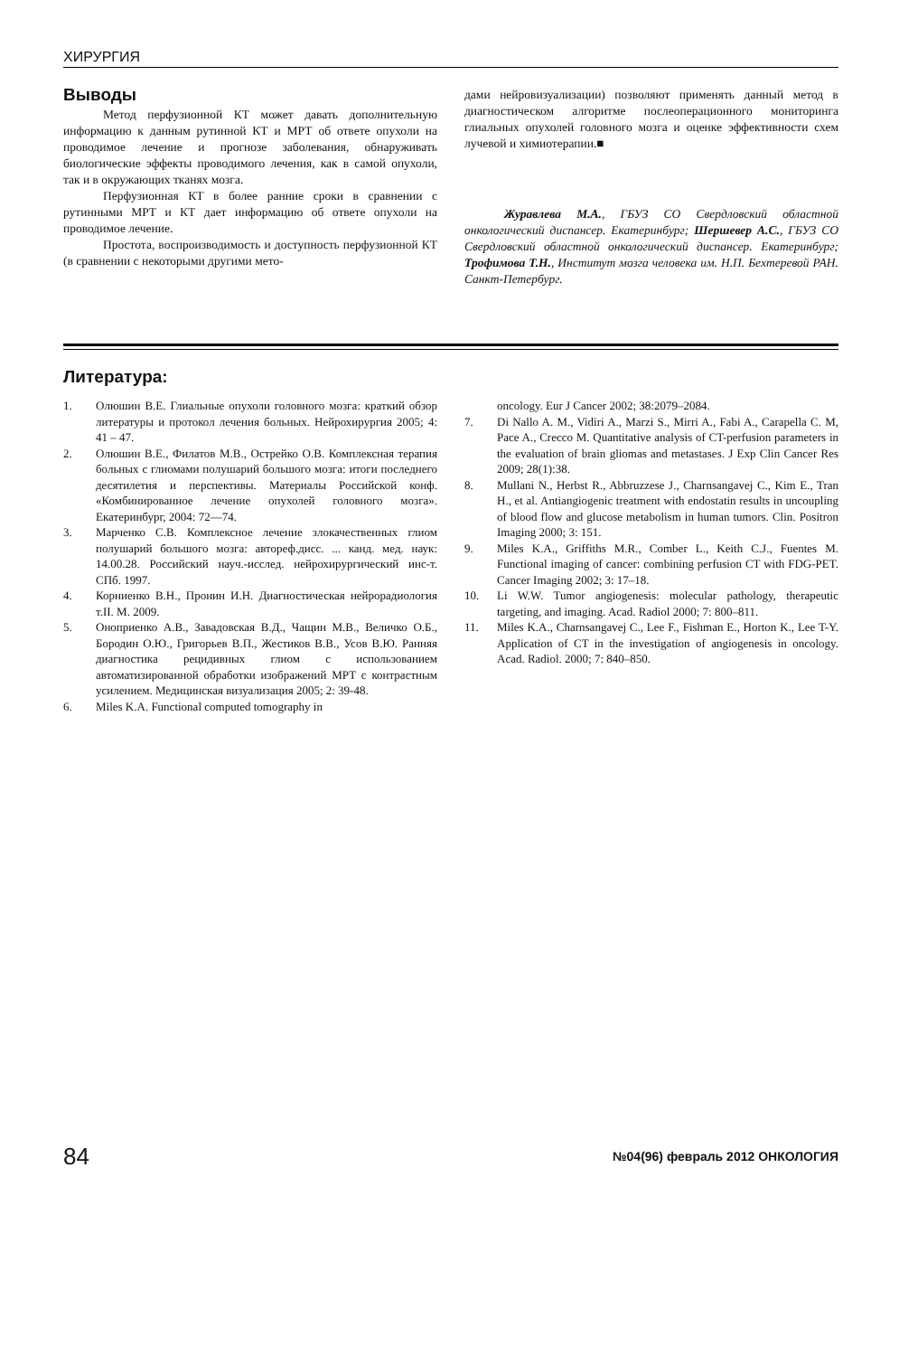ХИРУРГИЯ
Выводы
Метод перфузионной КТ может давать дополнительную информацию к данным рутинной КТ и МРТ об ответе опухоли на проводимое лечение и прогнозе заболевания, обнаруживать биологические эффекты проводимого лечения, как в самой опухоли, так и в окружающих тканях мозга.
Перфузионная КТ в более ранние сроки в сравнении с рутинными МРТ и КТ дает информацию об ответе опухоли на проводимое лечение.
Простота, воспроизводимость и доступность перфузионной КТ (в сравнении с некоторыми другими мето-
дами нейровизуализации) позволяют применять данный метод в диагностическом алгоритме послеоперационного мониторинга глиальных опухолей головного мозга и оценке эффективности схем лучевой и химиотерапии.■
Журавлева М.А., ГБУЗ СО Свердловский областной онкологический диспансер. Екатеринбург; Шершевер А.С., ГБУЗ СО Свердловский областной онкологический диспансер. Екатеринбург; Трофимова Т.Н., Институт мозга человека им. Н.П. Бехтеревой РАН. Санкт-Петербург.
Литература:
1. Олюшин В.Е. Глиальные опухоли головного мозга: краткий обзор литературы и протокол лечения больных. Нейрохирургия 2005; 4: 41 – 47.
2. Олюшин В.Е., Филатов М.В., Острейко О.В. Комплексная терапия больных с глиомами полушарий большого мозга: итоги последнего десятилетия и перспективы. Материалы Российской конф. «Комбинированное лечение опухолей головного мозга». Екатеринбург, 2004: 72—74.
3. Марченко С.В. Комплексное лечение злокачественных глиом полушарий большого мозга: автореф.дисс. ... канд. мед. наук: 14.00.28. Российский науч.-исслед. нейрохирургический инс-т. СПб. 1997.
4. Корниенко В.Н., Пронин И.Н. Диагностическая нейрорадиология т.II. М. 2009.
5. Оноприенко А.В., Завадовская В.Д., Чащин М.В., Величко О.Б., Бородин О.Ю., Григорьев В.П., Жестиков В.В., Усов В.Ю. Ранняя диагностика рецидивных глиом с использованием автоматизированной обработки изображений МРТ с контрастным усилением. Медицинская визуализация 2005; 2: 39-48.
6. Miles K.A. Functional computed tomography in
oncology. Eur J Cancer 2002; 38:2079–2084.
7. Di Nallo A. M., Vidiri A., Marzi S., Mirri A., Fabi A., Carapella C. M, Pace A., Crecco M. Quantitative analysis of CT-perfusion parameters in the evaluation of brain gliomas and metastases. J Exp Clin Cancer Res 2009; 28(1):38.
8. Mullani N., Herbst R., Abbruzzese J., Charnsangavej C., Kim E., Tran H., et al. Antiangiogenic treatment with endostatin results in uncoupling of blood flow and glucose metabolism in human tumors. Clin. Positron Imaging 2000; 3: 151.
9. Miles K.A., Griffiths M.R., Comber L., Keith C.J., Fuentes M. Functional imaging of cancer: combining perfusion CT with FDG-PET. Cancer Imaging 2002; 3: 17–18.
10. Li W.W. Tumor angiogenesis: molecular pathology, therapeutic targeting, and imaging. Acad. Radiol 2000; 7: 800–811.
11. Miles K.A., Charnsangavej C., Lee F., Fishman E., Horton K., Lee T-Y. Application of CT in the investigation of angiogenesis in oncology. Acad. Radiol. 2000; 7: 840–850.
84 №04(96) февраль 2012 ОНКОЛОГИЯ